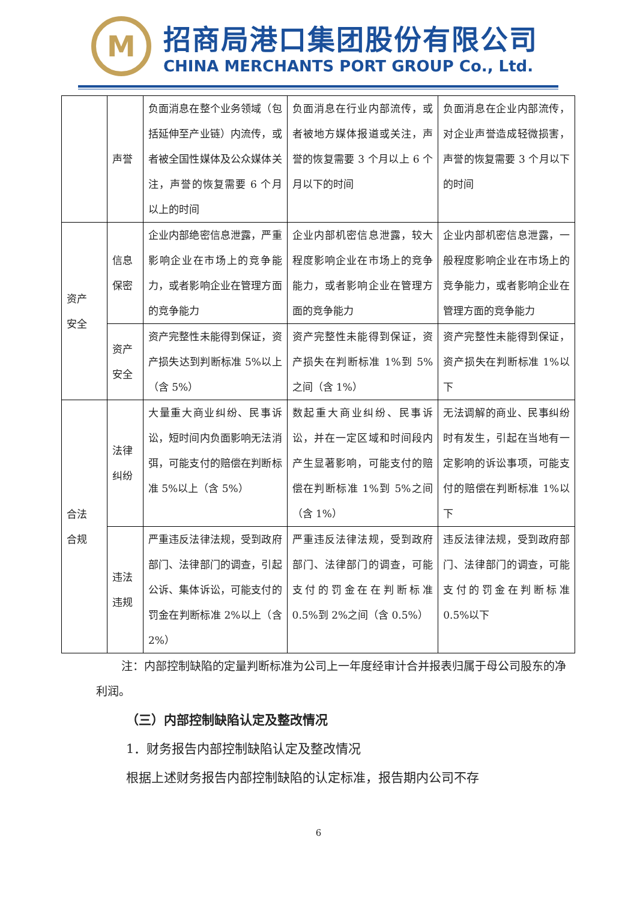M
招商局港口集团股份有限公司
CHINA MERCHANTS PORT GROUP Co., Ltd.
| | 声誉 | 负面消息在整个业务领域（包括延伸至产业链）内流传，或者被全国性媒体及公众媒体关注，声誉的恢复需要 6 个月以上的时间 | 负面消息在行业内部流传，或者被地方媒体报道或关注，声誉的恢复需要 3 个月以上 6 个月以下的时间 | 负面消息在企业内部流传，对企业声誉造成轻微损害，声誉的恢复需要 3 个月以下的时间 |
| 资产 安全 | 信息 保密 | 企业内部绝密信息泄露，严重影响企业在市场上的竞争能力，或者影响企业在管理方面的竞争能力 | 企业内部机密信息泄露，较大程度影响企业在市场上的竞争能力，或者影响企业在管理方面的竞争能力 | 企业内部机密信息泄露，一般程度影响企业在市场上的竞争能力，或者影响企业在管理方面的竞争能力 |
| | 资产 安全 | 资产完整性未能得到保证，资产损失达到判断标准 5%以上（含 5%） | 资产完整性未能得到保证，资产损失在判断标准 1%到 5%之间（含 1%） | 资产完整性未能得到保证，资产损失在判断标准 1%以下 |
| 合法 合规 | 法律 纠纷 | 大量重大商业纠纷、民事诉讼，短时间内负面影响无法消弭，可能支付的赔偿在判断标准 5%以上（含 5%） | 数起重大商业纠纷、民事诉讼，并在一定区域和时间段内产生显著影响，可能支付的赔偿在判断标准 1%到 5%之间（含 1%） | 无法调解的商业、民事纠纷时有发生，引起在当地有一定影响的诉讼事项，可能支付的赔偿在判断标准 1%以下 |
| | 违法 违规 | 严重违反法律法规，受到政府部门、法律部门的调查，引起公诉、集体诉讼，可能支付的罚金在判断标准 2%以上（含 2%） | 严重违反法律法规，受到政府部门、法律部门的调查，可能支付的罚金在在判断标准 0.5%到 2%之间（含 0.5%） | 违反法律法规，受到政府部门、法律部门的调查，可能支付的罚金在判断标准 0.5%以下 |
注：内部控制缺陷的定量判断标准为公司上一年度经审计合并报表归属于母公司股东的净利润。
（三）内部控制缺陷认定及整改情况
1．财务报告内部控制缺陷认定及整改情况
根据上述财务报告内部控制缺陷的认定标准，报告期内公司不存
6